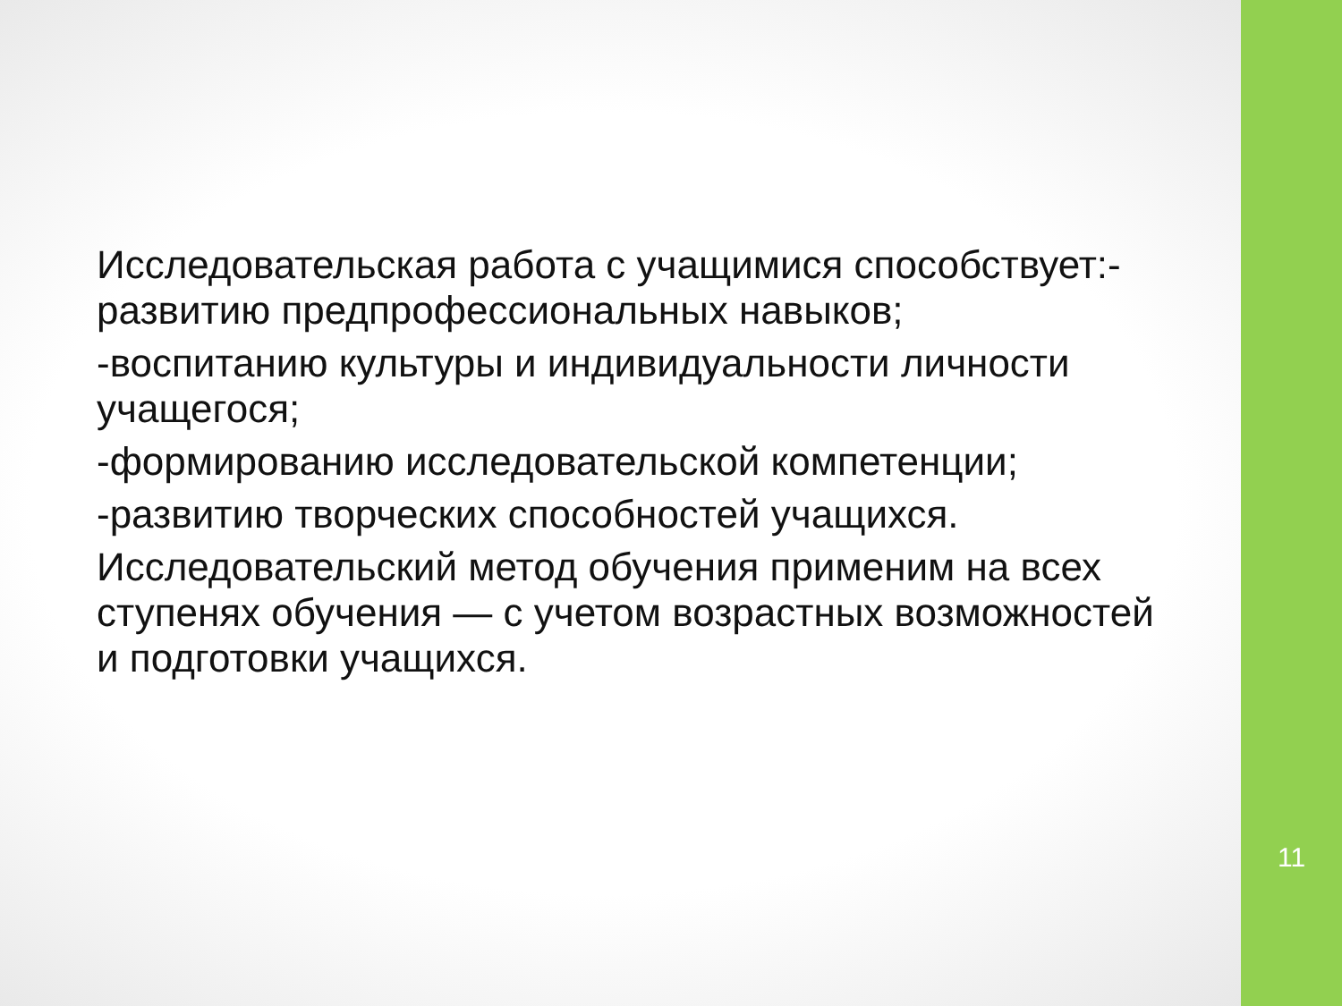Исследовательская работа с учащимися способствует:-развитию предпрофессиональных навыков;
-воспитанию культуры и индивидуальности личности учащегося;
-формированию исследовательской компетенции;
-развитию творческих способностей учащихся.
Исследовательский метод обучения применим на всех ступенях обучения — с учетом возрастных возможностей и подготовки учащихся.
11